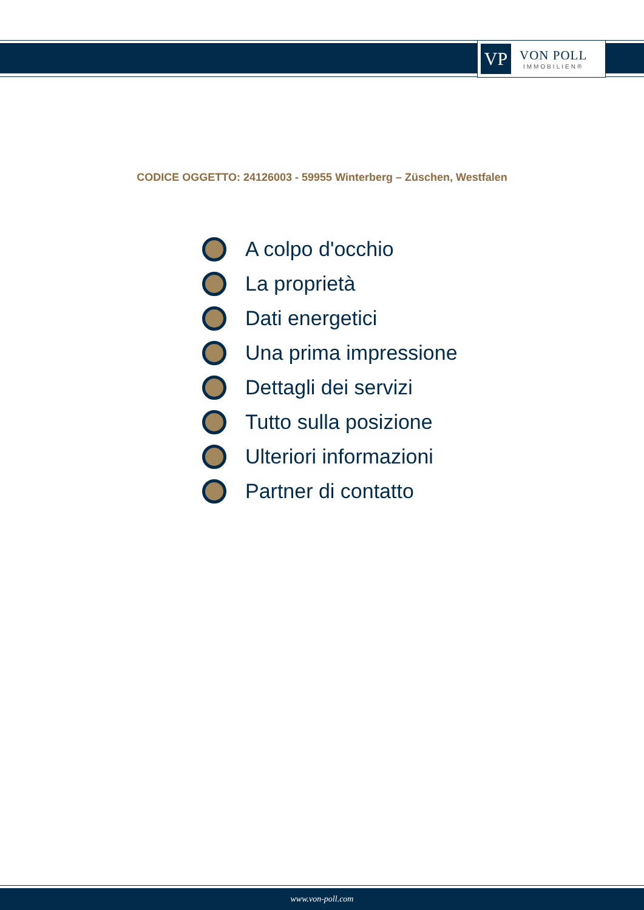VP
VON POLL
IMMOBILIEN®
CODICE OGGETTO: 24126003 - 59955 Winterberg – Züschen, Westfalen
A colpo d'occhio
La proprietà
Dati energetici
Una prima impressione
Dettagli dei servizi
Tutto sulla posizione
Ulteriori informazioni
Partner di contatto
www.von-poll.com